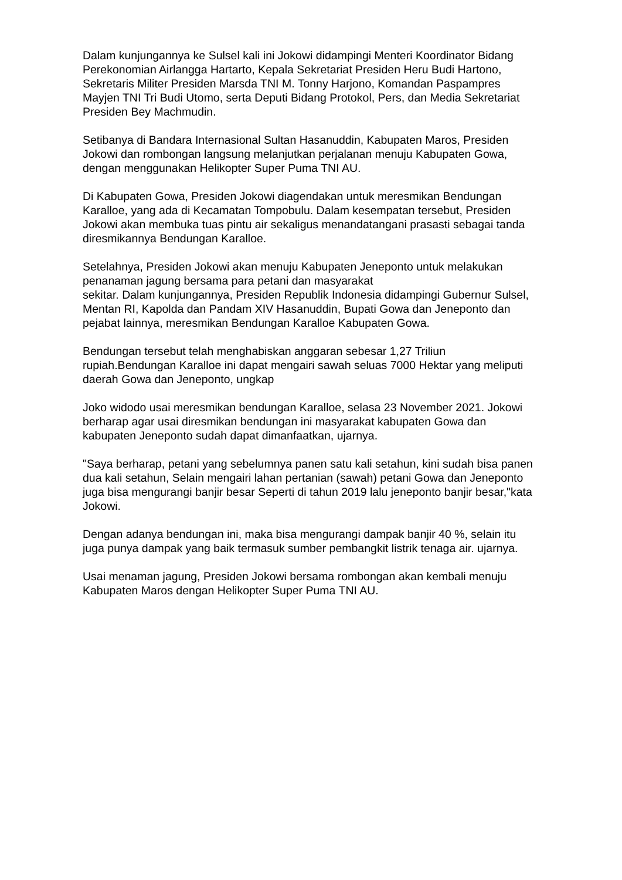Dalam kunjungannya ke Sulsel kali ini Jokowi didampingi Menteri Koordinator Bidang Perekonomian Airlangga Hartarto, Kepala Sekretariat Presiden Heru Budi Hartono, Sekretaris Militer Presiden Marsda TNI M. Tonny Harjono, Komandan Paspampres Mayjen TNI Tri Budi Utomo, serta Deputi Bidang Protokol, Pers, dan Media Sekretariat Presiden Bey Machmudin.
Setibanya di Bandara Internasional Sultan Hasanuddin, Kabupaten Maros, Presiden Jokowi dan rombongan langsung melanjutkan perjalanan menuju Kabupaten Gowa, dengan menggunakan Helikopter Super Puma TNI AU.
Di Kabupaten Gowa, Presiden Jokowi diagendakan untuk meresmikan Bendungan Karalloe, yang ada di Kecamatan Tompobulu. Dalam kesempatan tersebut, Presiden Jokowi akan membuka tuas pintu air sekaligus menandatangani prasasti sebagai tanda diresmikannya Bendungan Karalloe.
Setelahnya, Presiden Jokowi akan menuju Kabupaten Jeneponto untuk melakukan penanaman jagung bersama para petani dan masyarakat
sekitar. Dalam kunjungannya, Presiden Republik Indonesia didampingi Gubernur Sulsel, Mentan RI, Kapolda dan Pandam XIV Hasanuddin, Bupati Gowa dan Jeneponto dan pejabat lainnya, meresmikan Bendungan Karalloe Kabupaten Gowa.
Bendungan tersebut telah menghabiskan anggaran sebesar 1,27 Triliun rupiah.Bendungan Karalloe ini dapat mengairi sawah seluas 7000 Hektar yang meliputi daerah Gowa dan Jeneponto, ungkap
Joko widodo usai meresmikan bendungan Karalloe, selasa 23 November 2021. Jokowi berharap agar usai diresmikan bendungan ini masyarakat kabupaten Gowa dan kabupaten Jeneponto sudah dapat dimanfaatkan, ujarnya.
"Saya berharap, petani yang sebelumnya panen satu kali setahun, kini sudah bisa panen dua kali setahun, Selain mengairi lahan pertanian (sawah) petani Gowa dan Jeneponto juga bisa mengurangi banjir besar Seperti di tahun 2019 lalu jeneponto banjir besar,"kata Jokowi.
Dengan adanya bendungan ini, maka bisa mengurangi dampak banjir 40 %, selain itu juga punya dampak yang baik termasuk sumber pembangkit listrik tenaga air. ujarnya.
Usai menaman jagung, Presiden Jokowi bersama rombongan akan kembali menuju Kabupaten Maros dengan Helikopter Super Puma TNI AU.